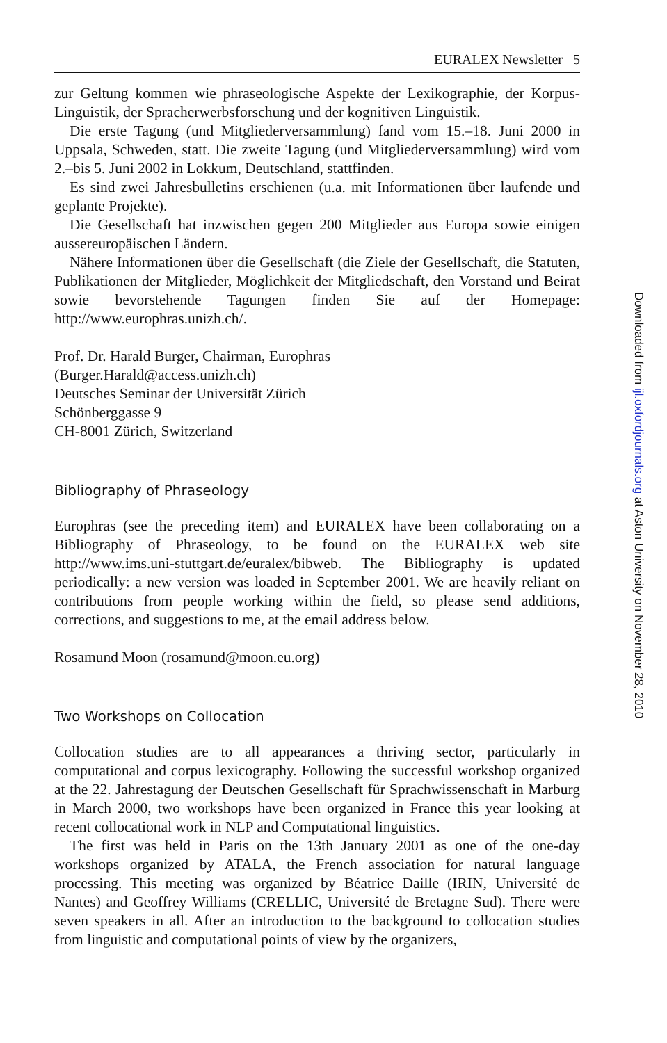EURALEX Newsletter 5
zur Geltung kommen wie phraseologische Aspekte der Lexikographie, der Korpus-Linguistik, der Spracherwerbsforschung und der kognitiven Linguistik.
Die erste Tagung (und Mitgliederversammlung) fand vom 15.–18. Juni 2000 in Uppsala, Schweden, statt. Die zweite Tagung (und Mitgliederversammlung) wird vom 2.–bis 5. Juni 2002 in Lokkum, Deutschland, stattfinden.
Es sind zwei Jahresbulletins erschienen (u.a. mit Informationen über laufende und geplante Projekte).
Die Gesellschaft hat inzwischen gegen 200 Mitglieder aus Europa sowie einigen aussereuropäischen Ländern.
Nähere Informationen über die Gesellschaft (die Ziele der Gesellschaft, die Statuten, Publikationen der Mitglieder, Möglichkeit der Mitgliedschaft, den Vorstand und Beirat sowie bevorstehende Tagungen finden Sie auf der Homepage: http://www.europhras.unizh.ch/.
Prof. Dr. Harald Burger, Chairman, Europhras
(Burger.Harald@access.unizh.ch)
Deutsches Seminar der Universität Zürich
Schönberggasse 9
CH-8001 Zürich, Switzerland
Bibliography of Phraseology
Europhras (see the preceding item) and EURALEX have been collaborating on a Bibliography of Phraseology, to be found on the EURALEX web site http://www.ims.uni-stuttgart.de/euralex/bibweb. The Bibliography is updated periodically: a new version was loaded in September 2001. We are heavily reliant on contributions from people working within the field, so please send additions, corrections, and suggestions to me, at the email address below.
Rosamund Moon (rosamund@moon.eu.org)
Two Workshops on Collocation
Collocation studies are to all appearances a thriving sector, particularly in computational and corpus lexicography. Following the successful workshop organized at the 22. Jahrestagung der Deutschen Gesellschaft für Sprachwissenschaft in Marburg in March 2000, two workshops have been organized in France this year looking at recent collocational work in NLP and Computational linguistics.
The first was held in Paris on the 13th January 2001 as one of the one-day workshops organized by ATALA, the French association for natural language processing. This meeting was organized by Béatrice Daille (IRIN, Université de Nantes) and Geoffrey Williams (CRELLIC, Université de Bretagne Sud). There were seven speakers in all. After an introduction to the background to collocation studies from linguistic and computational points of view by the organizers,
Downloaded from ijl.oxfordjournals.org at Aston University on November 28, 2010